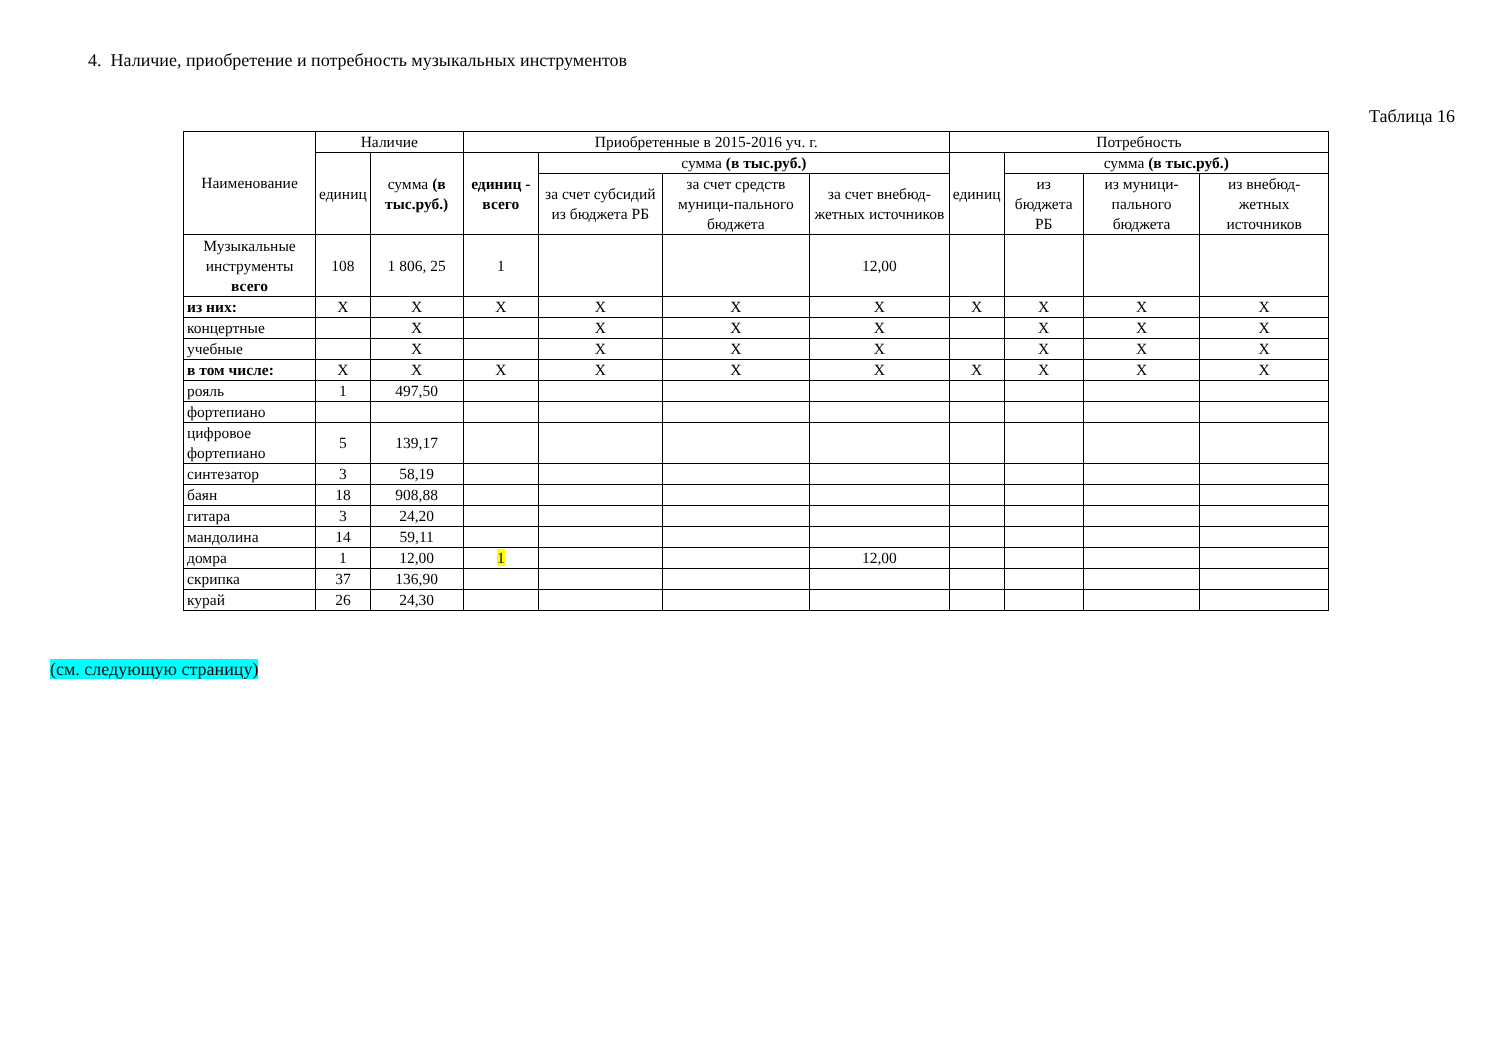4. Наличие, приобретение и потребность музыкальных инструментов
Таблица 16
| Наименование | Наличие | | Приобретенные в 2015-2016 уч. г. | | | | Потребность | | | |
| --- | --- | --- | --- | --- | --- | --- | --- | --- | --- | --- |
| | единиц | сумма (в тыс.руб.) | единиц - всего | сумма (в тыс.руб.) | | | единиц | сумма (в тыс.руб.) | | |
| | | | | за счет субсидий из бюджета РБ | за счет средств муници-пального бюджета | за счет внебюд-жетных источников | | из бюджета РБ | из муници-пального бюджета | из внебюд-жетных источников |
| Музыкальные инструменты всего | 108 | 1 806, 25 | 1 | | | 12,00 | | | | |
| из них: | X | X | X | X | X | X | X | X | X | X |
| концертные | | X | | X | X | X | | X | X | X |
| учебные | | X | | X | X | X | | X | X | X |
| в том числе: | X | X | X | X | X | X | X | X | X | X |
| рояль | 1 | 497,50 | | | | | | | | |
| фортепиано | | | | | | | | | | |
| цифровое фортепиано | 5 | 139,17 | | | | | | | | |
| синтезатор | 3 | 58,19 | | | | | | | | |
| баян | 18 | 908,88 | | | | | | | | |
| гитара | 3 | 24,20 | | | | | | | | |
| мандолина | 14 | 59,11 | | | | | | | | |
| домра | 1 | 12,00 | 1 | | | 12,00 | | | | |
| скрипка | 37 | 136,90 | | | | | | | | |
| курай | 26 | 24,30 | | | | | | | | |
(см. следующую страницу)